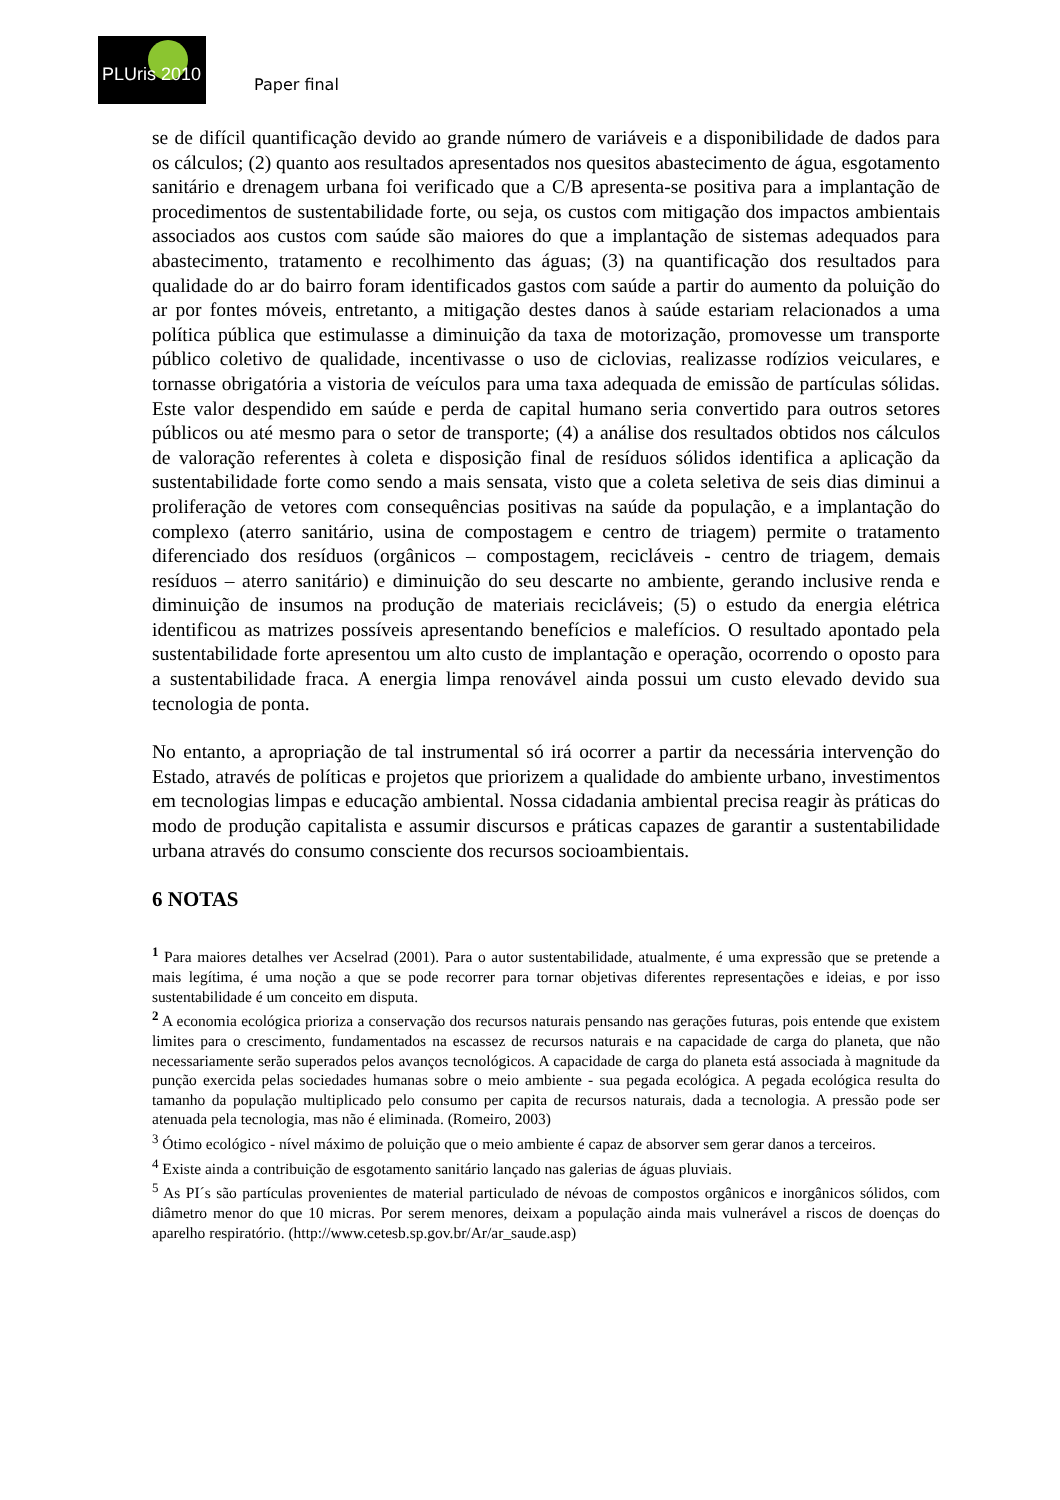PLUris 2010
Paper final
se de difícil quantificação devido ao grande número de variáveis e a disponibilidade de dados para os cálculos; (2) quanto aos resultados apresentados nos quesitos abastecimento de água, esgotamento sanitário e drenagem urbana foi verificado que a C/B apresenta-se positiva para a implantação de procedimentos de sustentabilidade forte, ou seja, os custos com mitigação dos impactos ambientais associados aos custos com saúde são maiores do que a implantação de sistemas adequados para abastecimento, tratamento e recolhimento das águas; (3) na quantificação dos resultados para qualidade do ar do bairro foram identificados gastos com saúde a partir do aumento da poluição do ar por fontes móveis, entretanto, a mitigação destes danos à saúde estariam relacionados a uma política pública que estimulasse a diminuição da taxa de motorização, promovesse um transporte público coletivo de qualidade, incentivasse o uso de ciclovias, realizasse rodízios veiculares, e tornasse obrigatória a vistoria de veículos para uma taxa adequada de emissão de partículas sólidas. Este valor despendido em saúde e perda de capital humano seria convertido para outros setores públicos ou até mesmo para o setor de transporte; (4) a análise dos resultados obtidos nos cálculos de valoração referentes à coleta e disposição final de resíduos sólidos identifica a aplicação da sustentabilidade forte como sendo a mais sensata, visto que a coleta seletiva de seis dias diminui a proliferação de vetores com consequências positivas na saúde da população, e a implantação do complexo (aterro sanitário, usina de compostagem e centro de triagem) permite o tratamento diferenciado dos resíduos (orgânicos – compostagem, recicláveis - centro de triagem, demais resíduos – aterro sanitário) e diminuição do seu descarte no ambiente, gerando inclusive renda e diminuição de insumos na produção de materiais recicláveis; (5) o estudo da energia elétrica identificou as matrizes possíveis apresentando benefícios e malefícios. O resultado apontado pela sustentabilidade forte apresentou um alto custo de implantação e operação, ocorrendo o oposto para a sustentabilidade fraca. A energia limpa renovável ainda possui um custo elevado devido sua tecnologia de ponta.
No entanto, a apropriação de tal instrumental só irá ocorrer a partir da necessária intervenção do Estado, através de políticas e projetos que priorizem a qualidade do ambiente urbano, investimentos em tecnologias limpas e educação ambiental. Nossa cidadania ambiental precisa reagir às práticas do modo de produção capitalista e assumir discursos e práticas capazes de garantir a sustentabilidade urbana através do consumo consciente dos recursos socioambientais.
6 NOTAS
<sup>1</sup> Para maiores detalhes ver Acselrad (2001). Para o autor sustentabilidade, atualmente, é uma expressão que se pretende a mais legítima, é uma noção a que se pode recorrer para tornar objetivas diferentes representações e ideias, e por isso sustentabilidade é um conceito em disputa.
<sup>2</sup> A economia ecológica prioriza a conservação dos recursos naturais pensando nas gerações futuras, pois entende que existem limites para o crescimento, fundamentados na escassez de recursos naturais e na capacidade de carga do planeta, que não necessariamente serão superados pelos avanços tecnológicos. A capacidade de carga do planeta está associada à magnitude da punção exercida pelas sociedades humanas sobre o meio ambiente - sua pegada ecológica. A pegada ecológica resulta do tamanho da população multiplicado pelo consumo per capita de recursos naturais, dada a tecnologia. A pressão pode ser atenuada pela tecnologia, mas não é eliminada. (Romeiro, 2003)
<sup>3</sup> Ótimo ecológico - nível máximo de poluição que o meio ambiente é capaz de absorver sem gerar danos a terceiros.
<sup>4</sup> Existe ainda a contribuição de esgotamento sanitário lançado nas galerias de águas pluviais.
<sup>5</sup> As PI´s são partículas provenientes de material particulado de névoas de compostos orgânicos e inorgânicos sólidos, com diâmetro menor do que 10 micras. Por serem menores, deixam a população ainda mais vulnerável a riscos de doenças do aparelho respiratório. (http://www.cetesb.sp.gov.br/Ar/ar_saude.asp)